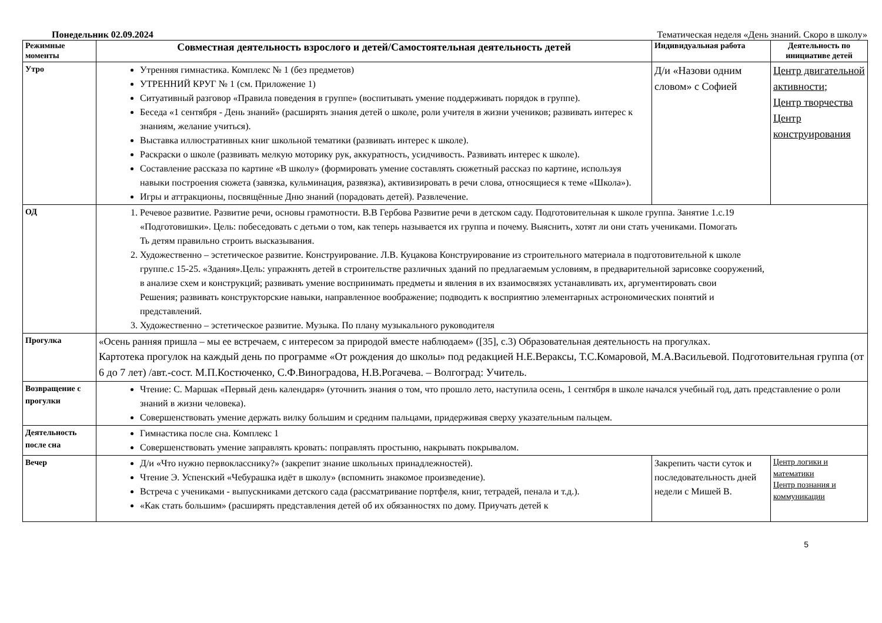Понедельник 02.09.2024 Тематическая неделя «День знаний. Скоро в школу»
| Режимные моменты | Совместная деятельность взрослого и детей/Самостоятельная деятельность детей | Индивидуальная работа | Деятельность по инициативе детей |
| --- | --- | --- | --- |
| Утро | Утренняя гимнастика. Комплекс № 1 (без предметов) УТРЕННИЙ КРУГ № 1 (см. Приложение 1) Ситуативный разговор «Правила поведения в группе» (воспитывать умение поддерживать порядок в группе). Беседа «1 сентября - День знаний» (расширять знания детей о школе, роли учителя в жизни учеников; развивать интерес к знаниям, желание учиться). Выставка иллюстративных книг школьной тематики (развивать интерес к школе). Раскраски о школе (развивать мелкую моторику рук, аккуратность, усидчивость. Развивать интерес к школе). Составление рассказа по картине «В школу» (формировать умение составлять сюжетный рассказ по картине, используя навыки построения сюжета (завязка, кульминация, развязка), активизировать в речи слова, относящиеся к теме «Школа»). Игры и аттракционы, посвящённые Дню знаний (порадовать детей). Развлечение. | Д/и «Назови одним словом» с Софией | Центр двигательной активности; Центр творчества Центр конструирования |
| ОД | 1. Речевое развитие. Развитие речи, основы грамотности. В.В Гербова Развитие речи в детском саду. Подготовительная к школе группа. Занятие 1.с.19 «Подготовишки». Цель: побеседовать с детьми о том, как теперь называется их группа и почему. Выяснить, хотят ли они стать учениками. Помогать Ть детям правильно строить высказывания. 2. Художественно – эстетическое развитие. Конструирование. Л.В. Куцакова Конструирование из строительного материала в подготовительной к школе группе.с 15-25. «Здания».Цель: упражнять детей в строительстве различных зданий по предлагаемым условиям, в предварительной зарисовке сооружений, в анализе схем и конструкций; развивать умение воспринимать предметы и явления в их взаимосвязях устанавливать их, аргументировать свои Решения; развивать конструкторские навыки, направленное воображение; подводить к восприятию элементарных астрономических понятий и представлений. 3. Художественно – эстетическое развитие. Музыка. По плану музыкального руководителя | | |
| Прогулка | «Осень ранняя пришла – мы ее встречаем, с интересом за природой вместе наблюдаем» ([35], с.3) Образовательная деятельность на прогулках. Картотека прогулок на каждый день по программе «От рождения до школы» под редакцией Н.Е.Вераксы, Т.С.Комаровой, М.А.Васильевой. Подготовительная группа (от 6 до 7 лет) /авт.-сост. М.П.Костюченко, С.Ф.Виноградова, Н.В.Рогачева. – Волгоград: Учитель. | | |
| Возвращение с прогулки | Чтение: С. Маршак «Первый день календаря» (уточнить знания о том, что прошло лето, наступила осень, 1 сентября в школе начался учебный год, дать представление о роли знаний в жизни человека). Совершенствовать умение держать вилку большим и средним пальцами, придерживая сверху указательным пальцем. | | |
| Деятельность после сна | Гимнастика после сна. Комплекс 1 Совершенствовать умение заправлять кровать: поправлять простыню, накрывать покрывалом. | | |
| Вечер | Д/и «Что нужно первокласснику?» (закрепит знание школьных принадлежностей). Чтение Э. Успенский «Чебурашка идёт в школу» (вспомнить знакомое произведение). Встреча с учениками - выпускниками детского сада (рассматривание портфеля, книг, тетрадей, пенала и т.д.). «Как стать большим» (расширять представления детей об их обязанностях по дому. Приучать детей к | Закрепить части суток и последовательность дней недели с Мишей В. | Центр логики и математики Центр познания и коммуникации |
5